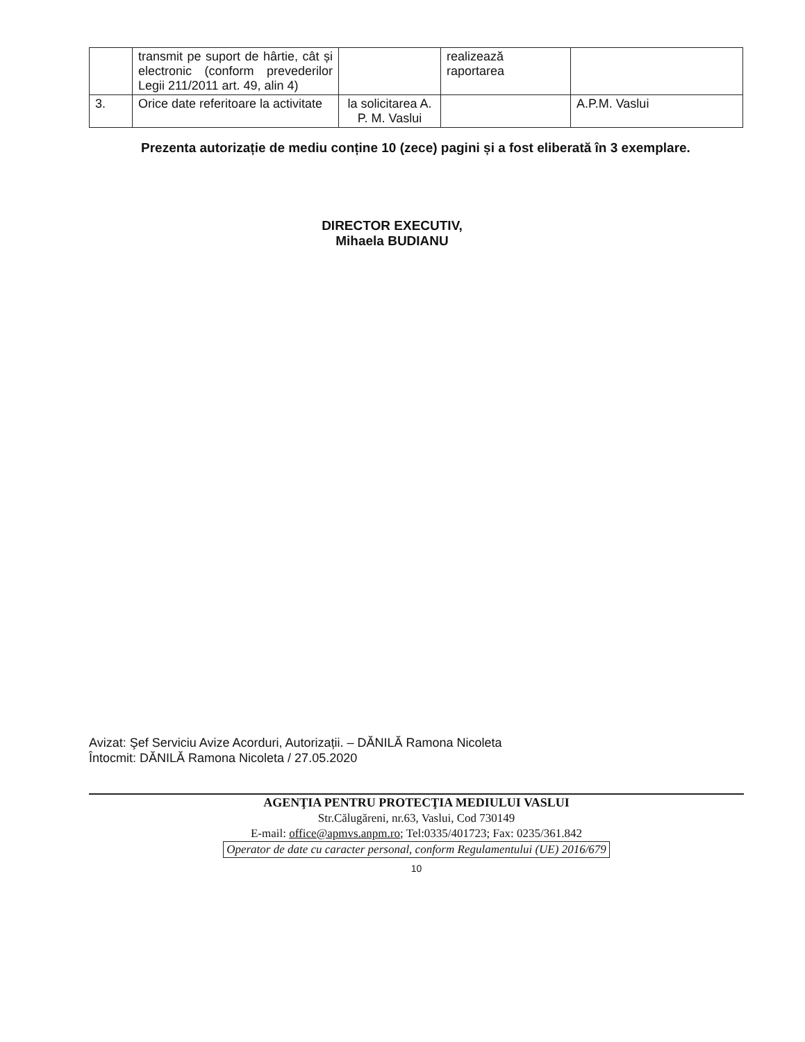| | transmit pe suport de hârtie, cât și electronic (conform prevederilor Legii 211/2011 art. 49, alin 4) | | realizează raportarea | |
| 3. | Orice date referitoare la activitate | la solicitarea A. P. M. Vaslui | | A.P.M. Vaslui |
Prezenta autorizație de mediu conține 10 (zece) pagini și a fost eliberată în 3 exemplare.
DIRECTOR EXECUTIV,
Mihaela BUDIANU
Avizat: Şef Serviciu Avize Acorduri, Autorizații. – DĂNILĂ Ramona Nicoleta
Întocmit: DĂNILĂ Ramona Nicoleta / 27.05.2020
AGENŢIA PENTRU PROTECŢIA MEDIULUI VASLUI
Str.Călugăreni, nr.63, Vaslui, Cod 730149
E-mail: office@apmvs.anpm.ro; Tel:0335/401723; Fax: 0235/361.842
Operator de date cu caracter personal, conform Regulamentului (UE) 2016/679
10